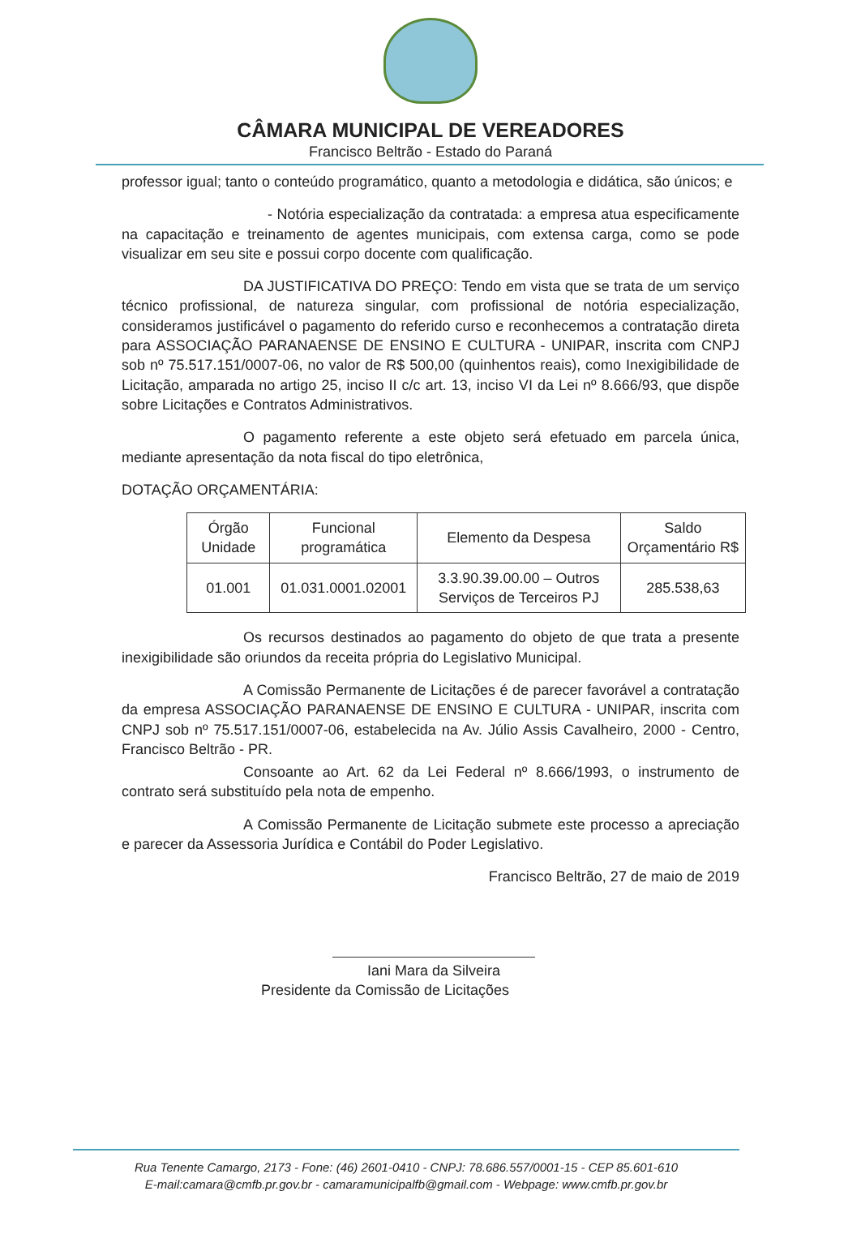CÂMARA MUNICIPAL DE VEREADORES
Francisco Beltrão - Estado do Paraná
professor igual; tanto o conteúdo programático, quanto a metodologia e didática, são únicos; e
- Notória especialização da contratada: a empresa atua especificamente na capacitação e treinamento de agentes municipais, com extensa carga, como se pode visualizar em seu site e possui corpo docente com qualificação.
DA JUSTIFICATIVA DO PREÇO: Tendo em vista que se trata de um serviço técnico profissional, de natureza singular, com profissional de notória especialização, consideramos justificável o pagamento do referido curso e reconhecemos a contratação direta para ASSOCIAÇÃO PARANAENSE DE ENSINO E CULTURA - UNIPAR, inscrita com CNPJ sob nº 75.517.151/0007-06, no valor de R$ 500,00 (quinhentos reais), como Inexigibilidade de Licitação, amparada no artigo 25, inciso II c/c art. 13, inciso VI da Lei nº 8.666/93, que dispõe sobre Licitações e Contratos Administrativos.
O pagamento referente a este objeto será efetuado em parcela única, mediante apresentação da nota fiscal do tipo eletrônica,
DOTAÇÃO ORÇAMENTÁRIA:
| Órgão Unidade | Funcional programática | Elemento da Despesa | Saldo Orçamentário R$ |
| --- | --- | --- | --- |
| 01.001 | 01.031.0001.02001 | 3.3.90.39.00.00 – Outros Serviços de Terceiros PJ | 285.538,63 |
Os recursos destinados ao pagamento do objeto de que trata a presente inexigibilidade são oriundos da receita própria do Legislativo Municipal.
A Comissão Permanente de Licitações é de parecer favorável a contratação da empresa ASSOCIAÇÃO PARANAENSE DE ENSINO E CULTURA - UNIPAR, inscrita com CNPJ sob nº 75.517.151/0007-06, estabelecida na Av. Júlio Assis Cavalheiro, 2000 - Centro, Francisco Beltrão - PR.
Consoante ao Art. 62 da Lei Federal nº 8.666/1993, o instrumento de contrato será substituído pela nota de empenho.
A Comissão Permanente de Licitação submete este processo a apreciação e parecer da Assessoria Jurídica e Contábil do Poder Legislativo.
Francisco Beltrão, 27 de maio de 2019
Iani Mara da Silveira
Presidente da Comissão de Licitações
Rua Tenente Camargo, 2173 - Fone: (46) 2601-0410 - CNPJ: 78.686.557/0001-15 - CEP 85.601-610
E-mail:camara@cmfb.pr.gov.br - camaramunicipalfb@gmail.com - Webpage: www.cmfb.pr.gov.br